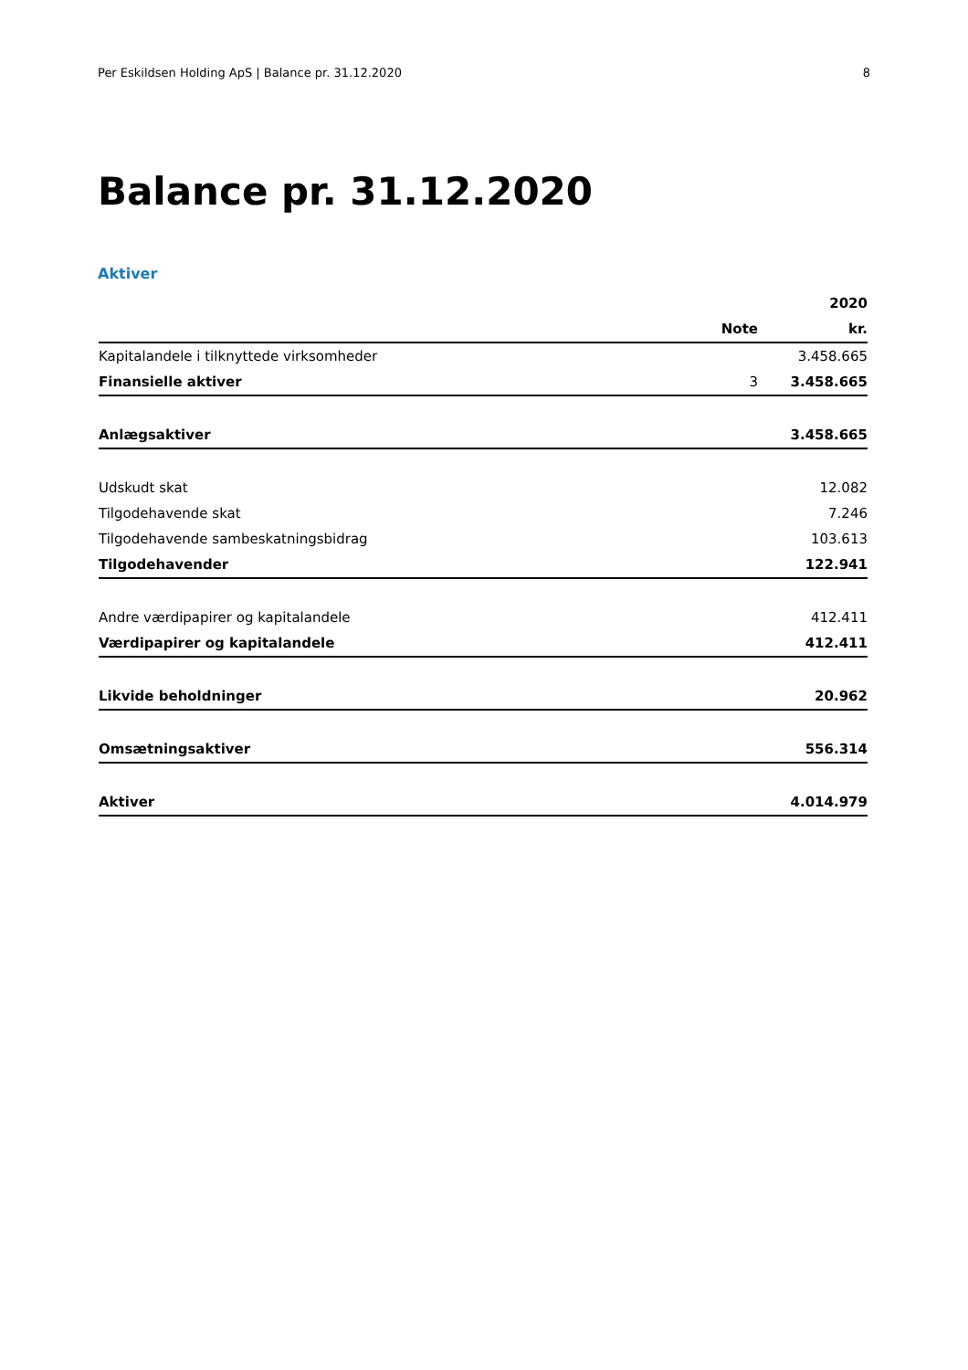Per Eskildsen Holding ApS | Balance pr. 31.12.2020 8
Balance pr. 31.12.2020
Aktiver
| | | 2020 |
| --- | --- | --- |
| | Note | kr. |
| Kapitalandele i tilknyttede virksomheder | | 3.458.665 |
| Finansielle aktiver | 3 | 3.458.665 |
| Anlægsaktiver | | 3.458.665 |
| Udskudt skat | | 12.082 |
| Tilgodehavende skat | | 7.246 |
| Tilgodehavende sambeskatningsbidrag | | 103.613 |
| Tilgodehavender | | 122.941 |
| Andre værdipapirer og kapitalandele | | 412.411 |
| Værdipapirer og kapitalandele | | 412.411 |
| Likvide beholdninger | | 20.962 |
| Omsætningsaktiver | | 556.314 |
| Aktiver | | 4.014.979 |